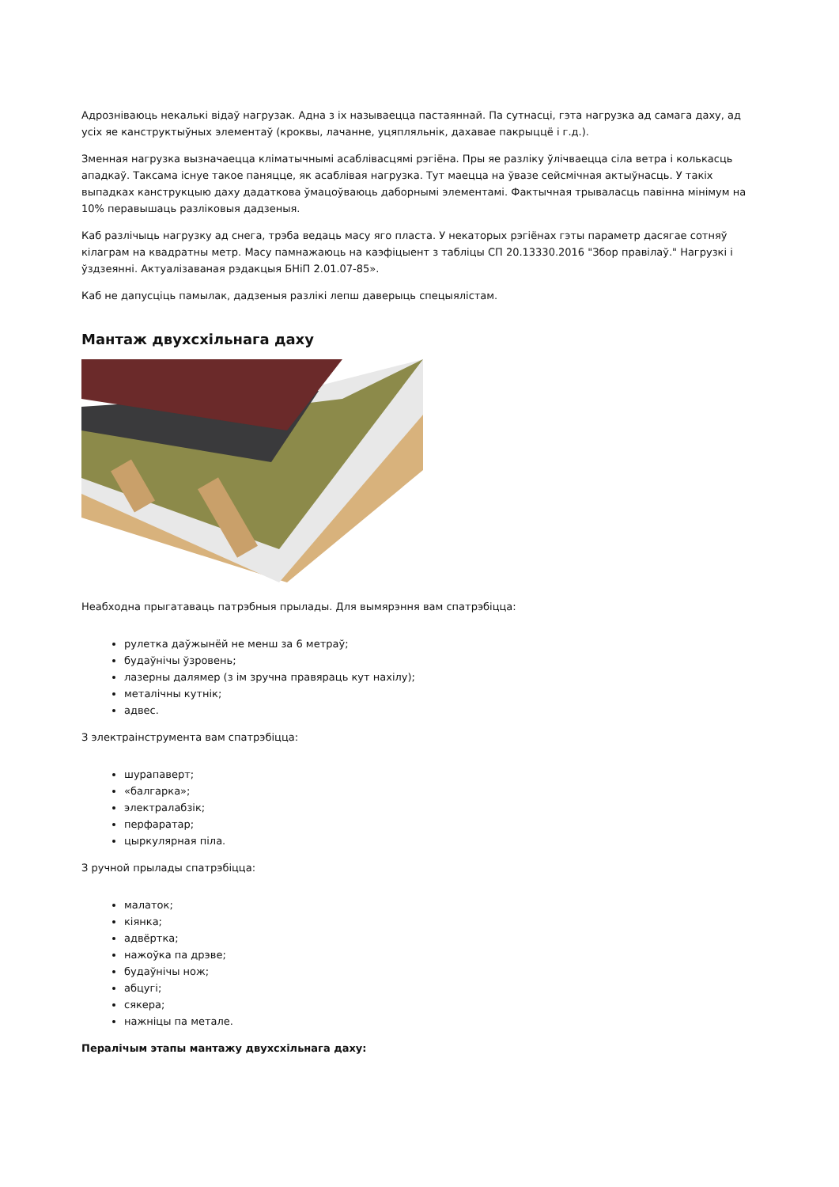Адрозніваюць некалькі відаў нагрузак. Адна з іх называецца пастаяннай. Па сутнасці, гэта нагрузка ад самага даху, ад усіх яе канструктыўных элементаў (кроквы, лачанне, уцяпляльнік, дахавае пакрыццё і г.д.).
Зменная нагрузка вызначаецца кліматычнымі асаблівасцямі рэгіёна. Пры яе разліку ўлічваецца сіла ветра і колькасць ападкаў. Таксама існуе такое паняцце, як асаблівая нагрузка. Тут маецца на ўвазе сейсмічная актыўнасць. У такіх выпадках канструкцыю даху дадаткова ўмацоўваюць даборнымі элементамі. Фактычная трываласць павінна мінімум на 10% перавышаць разліковыя дадзеныя.
Каб разлічыць нагрузку ад снега, трэба ведаць масу яго пласта. У некаторых рэгіёнах гэты параметр дасягае сотняў кілаграм на квадратны метр. Масу памнажаюць на каэфіцыент з табліцы СП 20.13330.2016 "Збор правілаў." Нагрузкі і ўздзеянні. Актуалізаваная рэдакцыя БНіП 2.01.07-85».
Каб не дапусціць памылак, дадзеныя разлікі лепш даверыць спецыялістам.
Мантаж двухсхільнага даху
Неабходна прыгатаваць патрэбныя прылады. Для вымярэння вам спатрэбіцца:
рулетка даўжынёй не менш за 6 метраў;
будаўнічы ўзровень;
лазерны далямер (з ім зручна правяраць кут нахілу);
металічны кутнік;
адвес.
З электраінструмента вам спатрэбіцца:
шурапаверт;
«балгарка»;
электралабзік;
перфаратар;
цыркулярная піла.
З ручной прылады спатрэбіцца:
малаток;
кіянка;
адвёртка;
нажоўка па дрэве;
будаўнічы нож;
абцугі;
сякера;
нажніцы па метале.
Пералічым этапы мантажу двухсхільнага даху: